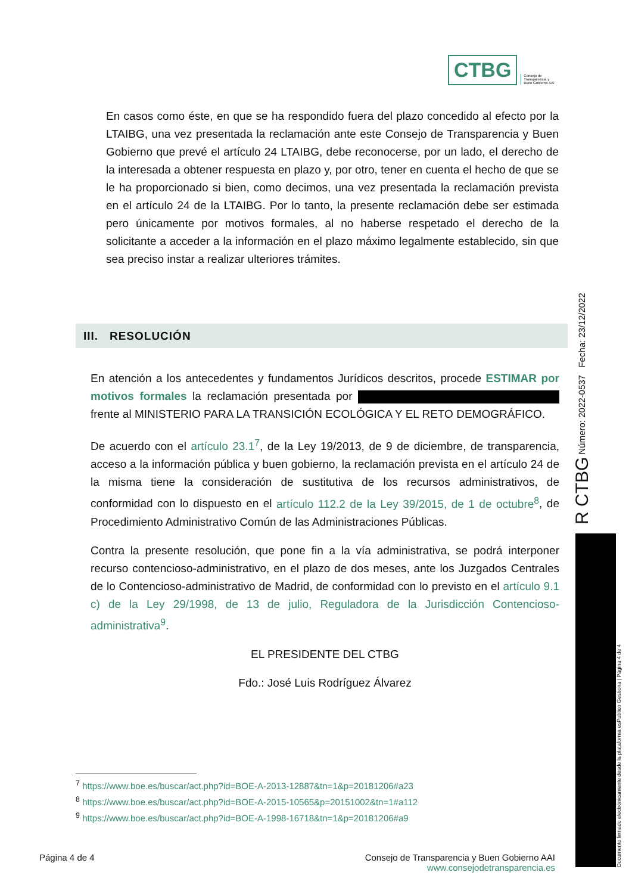CTBG Consejo de
Transparencia y
Buen Gobierno AAI
En casos como éste, en que se ha respondido fuera del plazo concedido al efecto por la LTAIBG, una vez presentada la reclamación ante este Consejo de Transparencia y Buen Gobierno que prevé el artículo 24 LTAIBG, debe reconocerse, por un lado, el derecho de la interesada a obtener respuesta en plazo y, por otro, tener en cuenta el hecho de que se le ha proporcionado si bien, como decimos, una vez presentada la reclamación prevista en el artículo 24 de la LTAIBG. Por lo tanto, la presente reclamación debe ser estimada pero únicamente por motivos formales, al no haberse respetado el derecho de la solicitante a acceder a la información en el plazo máximo legalmente establecido, sin que sea preciso instar a realizar ulteriores trámites.
III. RESOLUCIÓN
En atención a los antecedentes y fundamentos Jurídicos descritos, procede ESTIMAR por motivos formales la reclamación presentada por frente al MINISTERIO PARA LA TRANSICIÓN ECOLÓGICA Y EL RETO DEMOGRÁFICO.
De acuerdo con el artículo 23.1<sup>7</sup>, de la Ley 19/2013, de 9 de diciembre, de transparencia, acceso a la información pública y buen gobierno, la reclamación prevista en el artículo 24 de la misma tiene la consideración de sustitutiva de los recursos administrativos, de conformidad con lo dispuesto en el artículo 112.2 de la Ley 39/2015, de 1 de octubre<sup>8</sup>, de Procedimiento Administrativo Común de las Administraciones Públicas.
Contra la presente resolución, que pone fin a la vía administrativa, se podrá interponer recurso contencioso-administrativo, en el plazo de dos meses, ante los Juzgados Centrales de lo Contencioso-administrativo de Madrid, de conformidad con lo previsto en el artículo 9.1 c) de la Ley 29/1998, de 13 de julio, Reguladora de la Jurisdicción Contencioso-administrativa<sup>9</sup>.
EL PRESIDENTE DEL CTBG
Fdo.: José Luis Rodríguez Álvarez
<sup>7</sup> https://www.boe.es/buscar/act.php?id=BOE-A-2013-12887&tn=1&p=20181206#a23
<sup>8</sup> https://www.boe.es/buscar/act.php?id=BOE-A-2015-10565&p=20151002&tn=1#a112
<sup>9</sup> https://www.boe.es/buscar/act.php?id=BOE-A-1998-16718&tn=1&p=20181206#a9
Página 4 de 4 Consejo de Transparencia y Buen Gobierno AAI
www.consejodetransparencia.es
R CTBG Número: 2022-0537 Fecha: 23/12/2022
Documento firmado electrónicamente desde la plataforma esPublico Gestiona | Página 4 de 4